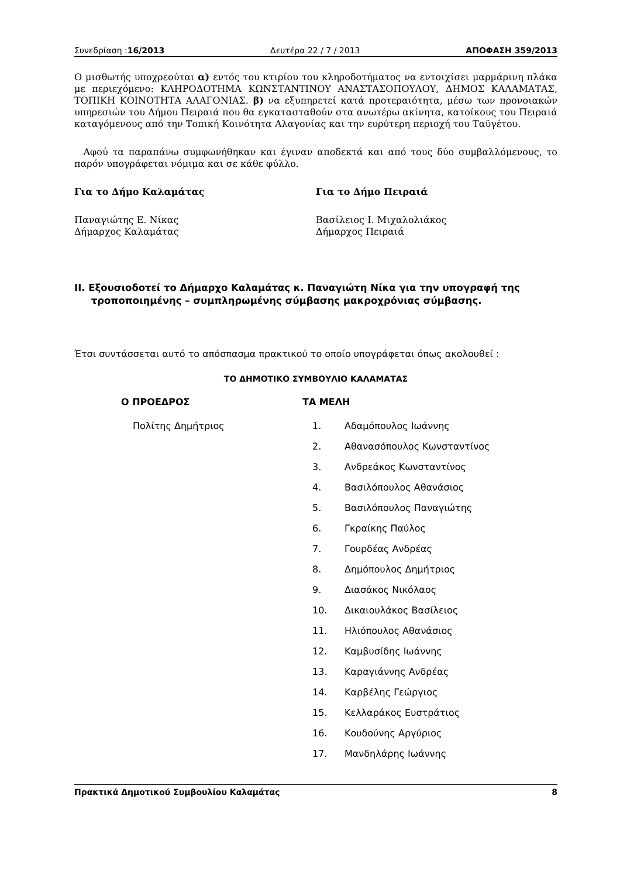Συνεδρίαση :16/2013 Δευτέρα 22 / 7 / 2013 ΑΠΟΦΑΣΗ 359/2013
Ο μισθωτής υποχρεούται α) εντός του κτιρίου του κληροδοτήματος να εντοιχίσει μαρμάρινη πλάκα με περιεχόμενο: ΚΛΗΡΟΔΟΤΗΜΑ ΚΩΝΣΤΑΝΤΙΝΟΥ ΑΝΑΣΤΑΣΟΠΟΥΛΟΥ, ΔΗΜΟΣ ΚΑΛΑΜΑΤΑΣ, ΤΟΠΙΚΗ ΚΟΙΝΟΤΗΤΑ ΑΛΑΓΟΝΙΑΣ. β) να εξυπηρετεί κατά προτεραιότητα, μέσω των προνοιακών υπηρεσιών του Δήμου Πειραιά που θα εγκατασταθούν στα ανωτέρω ακίνητα, κατοίκους του Πειραιά καταγόμενους από την Τοπική Κοινότητα Αλαγονίας και την ευρύτερη περιοχή του Ταϋγέτου.
Αφού τα παραπάνω συμφωνήθηκαν και έγιναν αποδεκτά και από τους δύο συμβαλλόμενους, το παρόν υπογράφεται νόμιμα και σε κάθε φύλλο.
Για το Δήμο Καλαμάτας Για το Δήμο Πειραιά
Παναγιώτης Ε. Νίκας
Δήμαρχος Καλαμάτας
Βασίλειος Ι. Μιχαλολιάκος
Δήμαρχος Πειραιά
ΙΙ. Εξουσιοδοτεί το Δήμαρχο Καλαμάτας κ. Παναγιώτη Νίκα για την υπογραφή της
τροποποιημένης – συμπληρωμένης σύμβασης μακροχρόνιας σύμβασης.
Έτσι συντάσσεται αυτό το απόσπασμα πρακτικού το οποίο υπογράφεται όπως ακολουθεί :
ΤΟ ΔΗΜΟΤΙΚΟ ΣΥΜΒΟΥΛΙΟ ΚΑΛΑΜΑΤΑΣ
Ο ΠΡΟΕΔΡΟΣ ΤΑ ΜΕΛΗ
Πολίτης Δημήτριος 1. Αδαμόπουλος Ιωάννης
2. Αθανασόπουλος Κωνσταντίνος
3. Ανδρεάκος Κωνσταντίνος
4. Βασιλόπουλος Αθανάσιος
5. Βασιλόπουλος Παναγιώτης
6. Γκραίκης Παύλος
7. Γουρδέας Ανδρέας
8. Δημόπουλος Δημήτριος
9. Διασάκος Νικόλαος
10. Δικαιουλάκος Βασίλειος
11. Ηλιόπουλος Αθανάσιος
12. Καμβυσίδης Ιωάννης
13. Καραγιάννης Ανδρέας
14. Καρβέλης Γεώργιος
15. Κελλαράκος Ευστράτιος
16. Κουδούνης Αργύριος
17. Μανδηλάρης Ιωάννης
Πρακτικά Δημοτικού Συμβουλίου Καλαμάτας 8